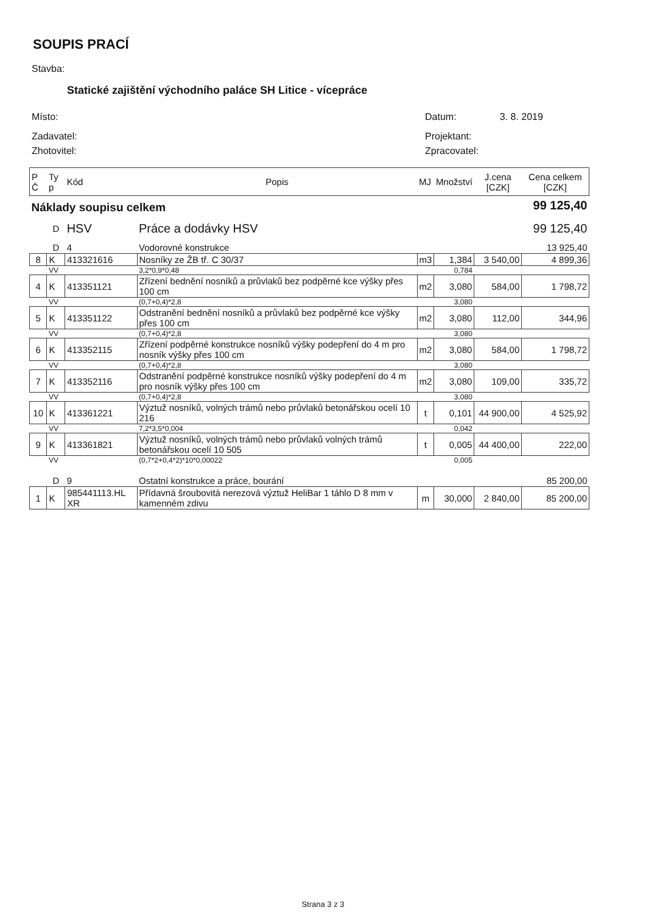SOUPIS PRACÍ
Stavba:
Statické zajištění východního paláce SH Litice - vícepráce
Místo: Datum: 3. 8. 2019
Zadavatel: Projektant:
Zhotovitel: Zpracovatel:
| P Č | Ty p | Kód | Popis | MJ | Množství | J.cena [CZK] | Cena celkem [CZK] |
| Náklady soupisu celkem | | | | | | | 99 125,40 |
| | D | HSV | Práce a dodávky HSV | | | | 99 125,40 |
| | D | 4 | Vodorovné konstrukce | | | | 13 925,40 |
| 8 | K | 413321616 | Nosníky ze ŽB tř. C 30/37 | m3 | 1,384 | 3 540,00 | 4 899,36 |
| | VV | | 3,2*0,9*0,48 | | 0,784 | | |
| 4 | K | 413351121 | Zřízení bednění nosníků a průvlaků bez podpěrné kce výšky přes 100 cm | m2 | 3,080 | 584,00 | 1 798,72 |
| | VV | | (0,7+0,4)*2,8 | | 3,080 | | |
| 5 | K | 413351122 | Odstranění bednění nosníků a průvlaků bez podpěrné kce výšky přes 100 cm | m2 | 3,080 | 112,00 | 344,96 |
| | VV | | (0,7+0,4)*2,8 | | 3,080 | | |
| 6 | K | 413352115 | Zřízení podpěrné konstrukce nosníků výšky podepření do 4 m pro nosník výšky přes 100 cm | m2 | 3,080 | 584,00 | 1 798,72 |
| | VV | | (0,7+0,4)*2,8 | | 3,080 | | |
| 7 | K | 413352116 | Odstranění podpěrné konstrukce nosníků výšky podepření do 4 m pro nosník výšky přes 100 cm | m2 | 3,080 | 109,00 | 335,72 |
| | VV | | (0,7+0,4)*2,8 | | 3,080 | | |
| 10 | K | 413361221 | Výztuž nosníků, volných trámů nebo průvlaků betonářskou ocelí 10 216 | t | 0,101 | 44 900,00 | 4 525,92 |
| | VV | | 7,2*3,5*0,004 | | 0,042 | | |
| 9 | K | 413361821 | Výztuž nosníků, volných trámů nebo průvlaků volných trámů betonářskou ocelí 10 505 | t | 0,005 | 44 400,00 | 222,00 |
| | VV | | (0,7*2+0,4*2)*10*0,00022 | | 0,005 | | |
| | D | 9 | Ostatní konstrukce a práce, bourání | | | | 85 200,00 |
| 1 | K | 985441113.HL XR | Přídavná šroubovitá nerezová výztuž HeliBar 1 táhlo D 8 mm v kamenném zdivu | m | 30,000 | 2 840,00 | 85 200,00 |
Strana 3 z 3